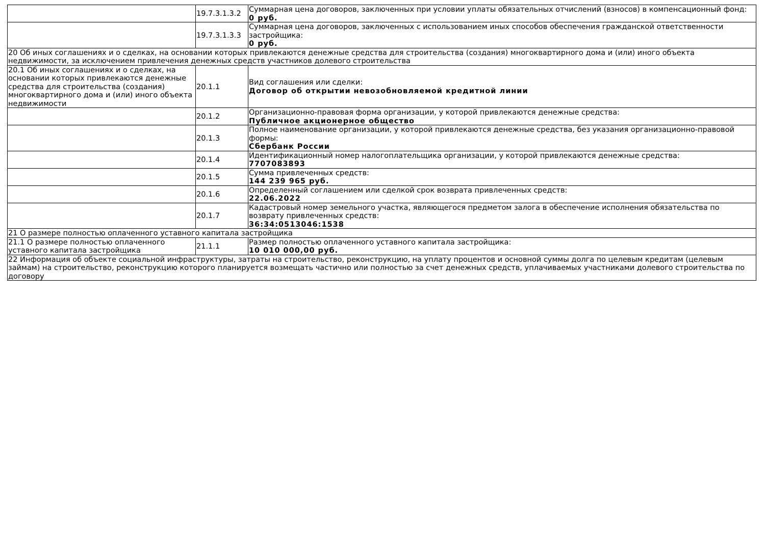| | 19.7.3.1.3.2 | Суммарная цена договоров, заключенных при условии уплаты обязательных отчислений (взносов) в компенсационный фонд: 0 руб. |
| | 19.7.3.1.3.3 | Суммарная цена договоров, заключенных с использованием иных способов обеспечения гражданской ответственности застройщика: 0 руб. |
| 20 Об иных соглашениях и о сделках, на основании которых привлекаются денежные средства для строительства (создания) многоквартирного дома и (или) иного объекта недвижимости, за исключением привлечения денежных средств участников долевого строительства | | |
| 20.1 Об иных соглашениях и о сделках, на основании которых привлекаются денежные средства для строительства (создания) многоквартирного дома и (или) иного объекта недвижимости | 20.1.1 | Вид соглашения или сделки: Договор об открытии невозобновляемой кредитной линии |
| | 20.1.2 | Организационно-правовая форма организации, у которой привлекаются денежные средства: Публичное акционерное общество |
| | 20.1.3 | Полное наименование организации, у которой привлекаются денежные средства, без указания организационно-правовой формы: Сбербанк России |
| | 20.1.4 | Идентификационный номер налогоплательщика организации, у которой привлекаются денежные средства: 7707083893 |
| | 20.1.5 | Сумма привлеченных средств: 144 239 965 руб. |
| | 20.1.6 | Определенный соглашением или сделкой срок возврата привлеченных средств: 22.06.2022 |
| | 20.1.7 | Кадастровый номер земельного участка, являющегося предметом залога в обеспечение исполнения обязательства по возврату привлеченных средств: 36:34:0513046:1538 |
| 21 О размере полностью оплаченного уставного капитала застройщика | | |
| 21.1 О размере полностью оплаченного уставного капитала застройщика | 21.1.1 | Размер полностью оплаченного уставного капитала застройщика: 10 010 000,00 руб. |
| 22 Информация об объекте социальной инфраструктуры, затраты на строительство, реконструкцию, на уплату процентов и основной суммы долга по целевым кредитам (целевым займам) на строительство, реконструкцию которого планируется возмещать частично или полностью за счет денежных средств, уплачиваемых участниками долевого строительства по договору | | |